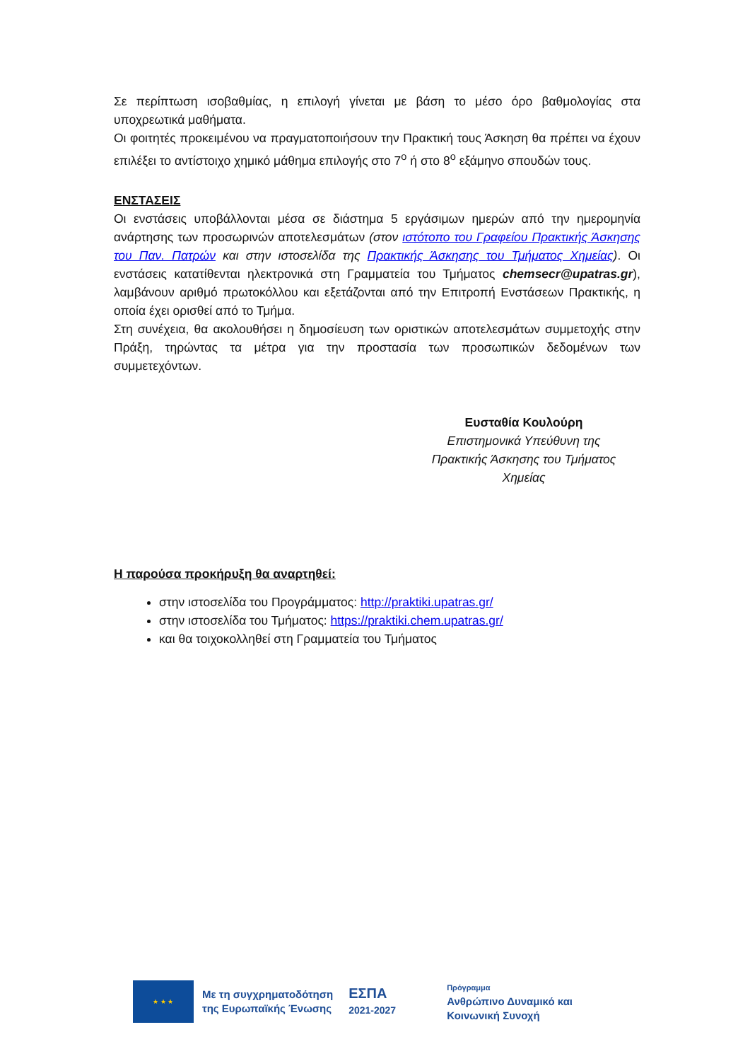Σε περίπτωση ισοβαθμίας, η επιλογή γίνεται με βάση το μέσο όρο βαθμολογίας στα υποχρεωτικά μαθήματα.
Οι φοιτητές προκειμένου να πραγματοποιήσουν την Πρακτική τους Άσκηση θα πρέπει να έχουν επιλέξει το αντίστοιχο χημικό μάθημα επιλογής στο 7<sup>ο</sup> ή στο 8<sup>ο</sup> εξάμηνο σπουδών τους.
ΕΝΣΤΑΣΕΙΣ
Οι ενστάσεις υποβάλλονται μέσα σε διάστημα 5 εργάσιμων ημερών από την ημερομηνία ανάρτησης των προσωρινών αποτελεσμάτων (στον ιστότοπο του Γραφείου Πρακτικής Άσκησης του Παν. Πατρών και στην ιστοσελίδα της Πρακτικής Άσκησης του Τμήματος Χημείας). Οι ενστάσεις κατατίθενται ηλεκτρονικά στη Γραμματεία του Τμήματος chemsecr@upatras.gr), λαμβάνουν αριθμό πρωτοκόλλου και εξετάζονται από την Επιτροπή Ενστάσεων Πρακτικής, η οποία έχει ορισθεί από το Τμήμα.
Στη συνέχεια, θα ακολουθήσει η δημοσίευση των οριστικών αποτελεσμάτων συμμετοχής στην Πράξη, τηρώντας τα μέτρα για την προστασία των προσωπικών δεδομένων των συμμετεχόντων.
Ευσταθία Κουλούρη
Επιστημονικά Υπεύθυνη της
Πρακτικής Άσκησης του Τμήματος
Χημείας
Η παρούσα προκήρυξη θα αναρτηθεί:
στην ιστοσελίδα του Προγράμματος: http://praktiki.upatras.gr/
στην ιστοσελίδα του Τμήματος: https://praktiki.chem.upatras.gr/
και θα τοιχοκολληθεί στη Γραμματεία του Τμήματος
★ ★ ★
Με τη συγχρηματοδότηση
της Ευρωπαϊκής Ένωσης
ΕΣΠΑ
2021-2027
Πρόγραμμα
Ανθρώπινο Δυναμικό και
Κοινωνική Συνοχή